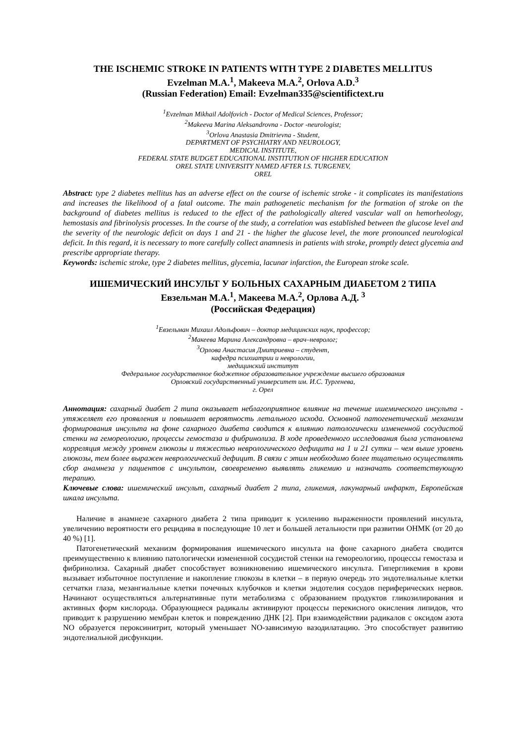THE ISCHEMIC STROKE IN PATIENTS WITH TYPE 2 DIABETES MELLITUS
Evzelman M.A.<sup>1</sup>, Makeeva M.A.<sup>2</sup>, Orlova A.D.<sup>3</sup>
(Russian Federation) Email: Evzelman335@scientifictext.ru
<sup>1</sup> Evzelman Mikhail Adolfovich - Doctor of Medical Sciences, Professor;
<sup>2</sup> Makeeva Marina Aleksandrovna - Doctor -neurologist;
<sup>3</sup> Orlova Anastasia Dmitrievna - Student,
DEPARTMENT OF PSYCHIATRY AND NEUROLOGY,
MEDICAL INSTITUTE,
FEDERAL STATE BUDGET EDUCATIONAL INSTITUTION OF HIGHER EDUCATION
OREL STATE UNIVERSITY NAMED AFTER I.S. TURGENEV,
OREL
Abstract: type 2 diabetes mellitus has an adverse effect on the course of ischemic stroke - it complicates its manifestations and increases the likelihood of a fatal outcome. The main pathogenetic mechanism for the formation of stroke on the background of diabetes mellitus is reduced to the effect of the pathologically altered vascular wall on hemorheology, hemostasis and fibrinolysis processes. In the course of the study, a correlation was established between the glucose level and the severity of the neurologic deficit on days 1 and 21 - the higher the glucose level, the more pronounced neurological deficit. In this regard, it is necessary to more carefully collect anamnesis in patients with stroke, promptly detect glycemia and prescribe appropriate therapy.
Keywords: ischemic stroke, type 2 diabetes mellitus, glycemia, lacunar infarction, the European stroke scale.
ИШЕМИЧЕСКИЙ ИНСУЛЬТ У БОЛЬНЫХ САХАРНЫМ ДИАБЕТОМ 2 ТИПА
Евзельман М.А.<sup>1</sup>, Макеева М.А.<sup>2</sup>, Орлова А.Д. <sup>3</sup>
(Российская Федерация)
<sup>1</sup> Евзельман Михаил Адольфович – доктор медицинских наук, профессор;
<sup>2</sup> Макеева Марина Александровна – врач–невролог;
<sup>3</sup> Орлова Анастасия Дмитриевна – студент,
кафедра психиатрии и неврологии,
медицинский институт
Федеральное государственное бюджетное образовательное учреждение высшего образования
Орловский государственный университет им. И.С. Тургенева,
г. Орел
Аннотация: сахарный диабет 2 типа оказывает неблагоприятное влияние на течение ишемического инсульта - утяжеляет его проявления и повышает вероятность летального исхода. Основной патогенетический механизм формирования инсульта на фоне сахарного диабета сводится к влиянию патологически измененной сосудистой стенки на гемореологию, процессы гемостаза и фибринолиза. В ходе проведенного исследования была установлена корреляция между уровнем глюкозы и тяжестью неврологического дефицита на 1 и 21 сутки – чем выше уровень глюкозы, тем более выражен неврологический дефицит. В связи с этим необходимо более тщательно осуществлять сбор анамнеза у пациентов с инсультом, своевременно выявлять гликемию и назначать соответствующую терапию.
Ключевые слова: ишемический инсульт, сахарный диабет 2 типа, гликемия, лакунарный инфаркт, Европейская шкала инсульта.
Наличие в анамнезе сахарного диабета 2 типа приводит к усилению выраженности проявлений инсульта, увеличению вероятности его рецидива в последующие 10 лет и большей летальности при развитии ОНМК (от 20 до 40 %) [1].
Патогенетический механизм формирования ишемического инсульта на фоне сахарного диабета сводится преимущественно к влиянию патологически измененной сосудистой стенки на гемореологию, процессы гемостаза и фибринолиза. Сахарный диабет способствует возникновению ишемического инсульта. Гипергликемия в крови вызывает избыточное поступление и накопление глюкозы в клетки – в первую очередь это эндотелиальные клетки сетчатки глаза, мезангиальные клетки почечных клубочков и клетки эндотелия сосудов периферических нервов. Начинают осуществляться альтернативные пути метаболизма с образованием продуктов гликозилирования и активных форм кислорода. Образующиеся радикалы активируют процессы перекисного окисления липидов, что приводит к разрушению мембран клеток и повреждению ДНК [2]. При взаимодействии радикалов с оксидом азота NO образуется пероксинитрит, который уменьшает NO-зависимую вазодилатацию. Это способствует развитию эндотелиальной дисфункции.